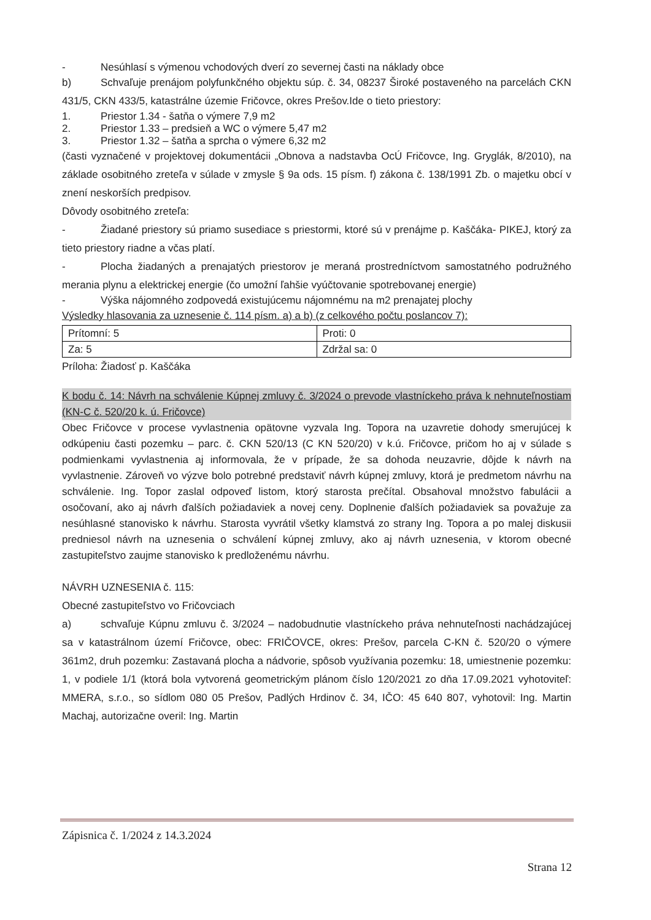- Nesúhlasí s výmenou vchodových dverí zo severnej časti na náklady obce
b) Schvaľuje prenájom polyfunkčného objektu súp. č. 34, 08237 Široké postaveného na parcelách CKN 431/5, CKN 433/5, katastrálne územie Fričovce, okres Prešov.Ide o tieto priestory:
1. Priestor 1.34 - šatňa o výmere 7,9 m2
2. Priestor 1.33 – predsieň a WC o výmere 5,47 m2
3. Priestor 1.32 – šatňa a sprcha o výmere 6,32 m2
(časti vyznačené v projektovej dokumentácii „Obnova a nadstavba OcÚ Fričovce, Ing. Gryglák, 8/2010), na základe osobitného zreteľa v súlade v zmysle § 9a ods. 15 písm. f) zákona č. 138/1991 Zb. o majetku obcí v znení neskorších predpisov.
Dôvody osobitného zreteľa:
- Žiadané priestory sú priamo susediace s priestormi, ktoré sú v prenájme p. Kaščáka- PIKEJ, ktorý za tieto priestory riadne a včas platí.
- Plocha žiadaných a prenajatých priestorov je meraná prostredníctvom samostatného podružného merania plynu a elektrickej energie (čo umožní ľahšie vyúčtovanie spotrebovanej energie)
- Výška nájomného zodpovedá existujúcemu nájomnému na m2 prenajatej plochy
Výsledky hlasovania za uznesenie č. 114 písm. a) a b) (z celkového počtu poslancov 7):
| Prítomní: 5 | Proti: 0 |
| Za: 5 | Zdržal sa: 0 |
Príloha: Žiadosť p. Kaščáka
K bodu č. 14: Návrh na schválenie Kúpnej zmluvy č. 3/2024 o prevode vlastníckeho práva k nehnuteľnostiam (KN-C č. 520/20 k. ú. Fričovce)
Obec Fričovce v procese vyvlastnenia opätovne vyzvala Ing. Topora na uzavretie dohody smerujúcej k odkúpeniu časti pozemku – parc. č. CKN 520/13 (C KN 520/20) v k.ú. Fričovce, pričom ho aj v súlade s podmienkami vyvlastnenia aj informovala, že v prípade, že sa dohoda neuzavrie, dôjde k návrh na vyvlastnenie. Zároveň vo výzve bolo potrebné predstaviť návrh kúpnej zmluvy, ktorá je predmetom návrhu na schválenie. Ing. Topor zaslal odpoveď listom, ktorý starosta prečítal. Obsahoval množstvo fabulácii a osočovaní, ako aj návrh ďalších požiadaviek a novej ceny. Doplnenie ďalších požiadaviek sa považuje za nesúhlasné stanovisko k návrhu. Starosta vyvrátil všetky klamstvá zo strany Ing. Topora a po malej diskusii predniesol návrh na uznesenia o schválení kúpnej zmluvy, ako aj návrh uznesenia, v ktorom obecné zastupiteľstvo zaujme stanovisko k predloženému návrhu.
NÁVRH UZNESENIA č. 115:
Obecné zastupiteľstvo vo Fričovciach
a) schvaľuje Kúpnu zmluvu č. 3/2024 – nadobudnutie vlastníckeho práva nehnuteľnosti nachádzajúcej sa v katastrálnom území Fričovce, obec: FRIČOVCE, okres: Prešov, parcela C-KN č. 520/20 o výmere 361m2, druh pozemku: Zastavaná plocha a nádvorie, spôsob využívania pozemku: 18, umiestnenie pozemku: 1, v podiele 1/1 (ktorá bola vytvorená geometrickým plánom číslo 120/2021 zo dňa 17.09.2021 vyhotoviteľ: MMERA, s.r.o., so sídlom 080 05 Prešov, Padlých Hrdinov č. 34, IČO: 45 640 807, vyhotovil: Ing. Martin Machaj, autorizačne overil: Ing. Martin
Zápisnica č. 1/2024 z 14.3.2024
Strana 12